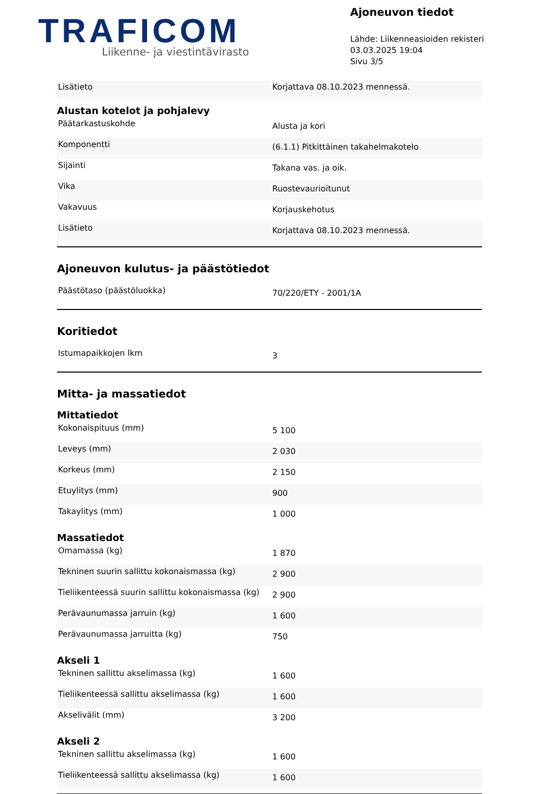TRAFICOM
Liikenne- ja viestintävirasto
Ajoneuvon tiedot
Lähde: Liikenneasioiden rekisteri
03.03.2025 19:04
Sivu 3/5
| Lisätieto | Korjattava 08.10.2023 mennessä. |
Alustan kotelot ja pohjalevy
| Päätarkastuskohde | Alusta ja kori |
| Komponentti | (6.1.1) Pitkittäinen takahelmakotelo |
| Sijainti | Takana vas. ja oik. |
| Vika | Ruostevaurioitunut |
| Vakavuus | Korjauskehotus |
| Lisätieto | Korjattava 08.10.2023 mennessä. |
Ajoneuvon kulutus- ja päästötiedot
| Päästötaso (päästöluokka) | 70/220/ETY - 2001/1A |
Koritiedot
| Istumapaikkojen lkm | 3 |
Mitta- ja massatiedot
Mittatiedot
| Kokonaispituus (mm) | 5 100 |
| Leveys (mm) | 2 030 |
| Korkeus (mm) | 2 150 |
| Etuylitys (mm) | 900 |
| Takaylitys (mm) | 1 000 |
Massatiedot
| Omamassa (kg) | 1 870 |
| Tekninen suurin sallittu kokonaismassa (kg) | 2 900 |
| Tieliikenteessä suurin sallittu kokonaismassa (kg) | 2 900 |
| Perävaunumassa jarruin (kg) | 1 600 |
| Perävaunumassa jarruitta (kg) | 750 |
Akseli 1
| Tekninen sallittu akselimassa (kg) | 1 600 |
| Tieliikenteessä sallittu akselimassa (kg) | 1 600 |
| Akselivälit (mm) | 3 200 |
Akseli 2
| Tekninen sallittu akselimassa (kg) | 1 600 |
| Tieliikenteessä sallittu akselimassa (kg) | 1 600 |